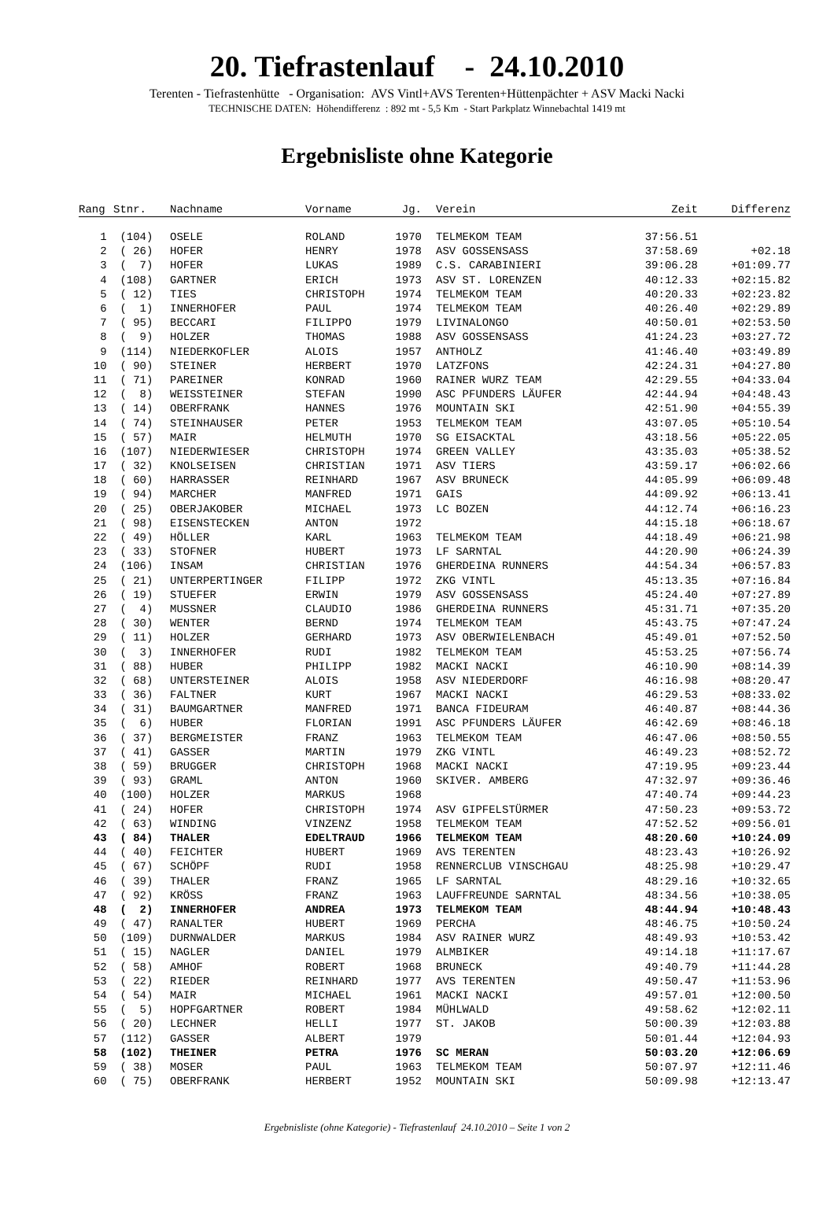20. Tiefrastenlauf - 24.10.2010
Terenten - Tiefrastenhütte - Organisation: AVS Vintl+AVS Terenten+Hüttenpächter + ASV Macki Nacki
TECHNISCHE DATEN: Höhendifferenz : 892 mt - 5,5 Km - Start Parkplatz Winnebachtal 1419 mt
Ergebnisliste ohne Kategorie
| Rang | Stnr. | Nachname | Vorname | Jg. | Verein | Zeit | Differenz |
| --- | --- | --- | --- | --- | --- | --- | --- |
| 1 | (104) | OSELE | ROLAND | 1970 | TELMEKOM TEAM | 37:56.51 | |
| 2 | ( 26) | HOFER | HENRY | 1978 | ASV GOSSENSASS | 37:58.69 | +02.18 |
| 3 | ( 7) | HOFER | LUKAS | 1989 | C.S. CARABINIERI | 39:06.28 | +01:09.77 |
| 4 | (108) | GARTNER | ERICH | 1973 | ASV ST. LORENZEN | 40:12.33 | +02:15.82 |
| 5 | ( 12) | TIES | CHRISTOPH | 1974 | TELMEKOM TEAM | 40:20.33 | +02:23.82 |
| 6 | ( 1) | INNERHOFER | PAUL | 1974 | TELMEKOM TEAM | 40:26.40 | +02:29.89 |
| 7 | ( 95) | BECCARI | FILIPPO | 1979 | LIVINALONGO | 40:50.01 | +02:53.50 |
| 8 | ( 9) | HOLZER | THOMAS | 1988 | ASV GOSSENSASS | 41:24.23 | +03:27.72 |
| 9 | (114) | NIEDERKOFLER | ALOIS | 1957 | ANTHOLZ | 41:46.40 | +03:49.89 |
| 10 | ( 90) | STEINER | HERBERT | 1970 | LATZFONS | 42:24.31 | +04:27.80 |
| 11 | ( 71) | PAREINER | KONRAD | 1960 | RAINER WURZ TEAM | 42:29.55 | +04:33.04 |
| 12 | ( 8) | WEISSTEINER | STEFAN | 1990 | ASC PFUNDERS LÄUFER | 42:44.94 | +04:48.43 |
| 13 | ( 14) | OBERFRANK | HANNES | 1976 | MOUNTAIN SKI | 42:51.90 | +04:55.39 |
| 14 | ( 74) | STEINHAUSER | PETER | 1953 | TELMEKOM TEAM | 43:07.05 | +05:10.54 |
| 15 | ( 57) | MAIR | HELMUTH | 1970 | SG EISACKTAL | 43:18.56 | +05:22.05 |
| 16 | (107) | NIEDERWIESER | CHRISTOPH | 1974 | GREEN VALLEY | 43:35.03 | +05:38.52 |
| 17 | ( 32) | KNOLSEISEN | CHRISTIAN | 1971 | ASV TIERS | 43:59.17 | +06:02.66 |
| 18 | ( 60) | HARRASSER | REINHARD | 1967 | ASV BRUNECK | 44:05.99 | +06:09.48 |
| 19 | ( 94) | MARCHER | MANFRED | 1971 | GAIS | 44:09.92 | +06:13.41 |
| 20 | ( 25) | OBERJAKOBER | MICHAEL | 1973 | LC BOZEN | 44:12.74 | +06:16.23 |
| 21 | ( 98) | EISENSTECKEN | ANTON | 1972 | | 44:15.18 | +06:18.67 |
| 22 | ( 49) | HÖLLER | KARL | 1963 | TELMEKOM TEAM | 44:18.49 | +06:21.98 |
| 23 | ( 33) | STOFNER | HUBERT | 1973 | LF SARNTAL | 44:20.90 | +06:24.39 |
| 24 | (106) | INSAM | CHRISTIAN | 1976 | GHERDEINA RUNNERS | 44:54.34 | +06:57.83 |
| 25 | ( 21) | UNTERPERTINGER | FILIPP | 1972 | ZKG VINTL | 45:13.35 | +07:16.84 |
| 26 | ( 19) | STUEFER | ERWIN | 1979 | ASV GOSSENSASS | 45:24.40 | +07:27.89 |
| 27 | ( 4) | MUSSNER | CLAUDIO | 1986 | GHERDEINA RUNNERS | 45:31.71 | +07:35.20 |
| 28 | ( 30) | WENTER | BERND | 1974 | TELMEKOM TEAM | 45:43.75 | +07:47.24 |
| 29 | ( 11) | HOLZER | GERHARD | 1973 | ASV OBERWIELENBACH | 45:49.01 | +07:52.50 |
| 30 | ( 3) | INNERHOFER | RUDI | 1982 | TELMEKOM TEAM | 45:53.25 | +07:56.74 |
| 31 | ( 88) | HUBER | PHILIPP | 1982 | MACKI NACKI | 46:10.90 | +08:14.39 |
| 32 | ( 68) | UNTERSTEINER | ALOIS | 1958 | ASV NIEDERDORF | 46:16.98 | +08:20.47 |
| 33 | ( 36) | FALTNER | KURT | 1967 | MACKI NACKI | 46:29.53 | +08:33.02 |
| 34 | ( 31) | BAUMGARTNER | MANFRED | 1971 | BANCA FIDEURAM | 46:40.87 | +08:44.36 |
| 35 | ( 6) | HUBER | FLORIAN | 1991 | ASC PFUNDERS LÄUFER | 46:42.69 | +08:46.18 |
| 36 | ( 37) | BERGMEISTER | FRANZ | 1963 | TELMEKOM TEAM | 46:47.06 | +08:50.55 |
| 37 | ( 41) | GASSER | MARTIN | 1979 | ZKG VINTL | 46:49.23 | +08:52.72 |
| 38 | ( 59) | BRUGGER | CHRISTOPH | 1968 | MACKI NACKI | 47:19.95 | +09:23.44 |
| 39 | ( 93) | GRAML | ANTON | 1960 | SKIVER. AMBERG | 47:32.97 | +09:36.46 |
| 40 | (100) | HOLZER | MARKUS | 1968 | | 47:40.74 | +09:44.23 |
| 41 | ( 24) | HOFER | CHRISTOPH | 1974 | ASV GIPFELSTÜRMER | 47:50.23 | +09:53.72 |
| 42 | ( 63) | WINDING | VINZENZ | 1958 | TELMEKOM TEAM | 47:52.52 | +09:56.01 |
| 43 | ( 84) | THALER | EDELTRAUD | 1966 | TELMEKOM TEAM | 48:20.60 | +10:24.09 |
| 44 | ( 40) | FEICHTER | HUBERT | 1969 | AVS TERENTEN | 48:23.43 | +10:26.92 |
| 45 | ( 67) | SCHÖPF | RUDI | 1958 | RENNERCLUB VINSCHGAU | 48:25.98 | +10:29.47 |
| 46 | ( 39) | THALER | FRANZ | 1965 | LF SARNTAL | 48:29.16 | +10:32.65 |
| 47 | ( 92) | KRÖSS | FRANZ | 1963 | LAUFFREUNDE SARNTAL | 48:34.56 | +10:38.05 |
| 48 | ( 2) | INNERHOFER | ANDREA | 1973 | TELMEKOM TEAM | 48:44.94 | +10:48.43 |
| 49 | ( 47) | RANALTER | HUBERT | 1969 | PERCHA | 48:46.75 | +10:50.24 |
| 50 | (109) | DURNWALDER | MARKUS | 1984 | ASV RAINER WURZ | 48:49.93 | +10:53.42 |
| 51 | ( 15) | NAGLER | DANIEL | 1979 | ALMBIKER | 49:14.18 | +11:17.67 |
| 52 | ( 58) | AMHOF | ROBERT | 1968 | BRUNECK | 49:40.79 | +11:44.28 |
| 53 | ( 22) | RIEDER | REINHARD | 1977 | AVS TERENTEN | 49:50.47 | +11:53.96 |
| 54 | ( 54) | MAIR | MICHAEL | 1961 | MACKI NACKI | 49:57.01 | +12:00.50 |
| 55 | ( 5) | HOPFGARTNER | ROBERT | 1984 | MÜHLWALD | 49:58.62 | +12:02.11 |
| 56 | ( 20) | LECHNER | HELLI | 1977 | ST. JAKOB | 50:00.39 | +12:03.88 |
| 57 | (112) | GASSER | ALBERT | 1979 | | 50:01.44 | +12:04.93 |
| 58 | (102) | THEINER | PETRA | 1976 | SC MERAN | 50:03.20 | +12:06.69 |
| 59 | ( 38) | MOSER | PAUL | 1963 | TELMEKOM TEAM | 50:07.97 | +12:11.46 |
| 60 | ( 75) | OBERFRANK | HERBERT | 1952 | MOUNTAIN SKI | 50:09.98 | +12:13.47 |
Ergebnisliste (ohne Kategorie) - Tiefrastenlauf 24.10.2010 – Seite 1 von 2